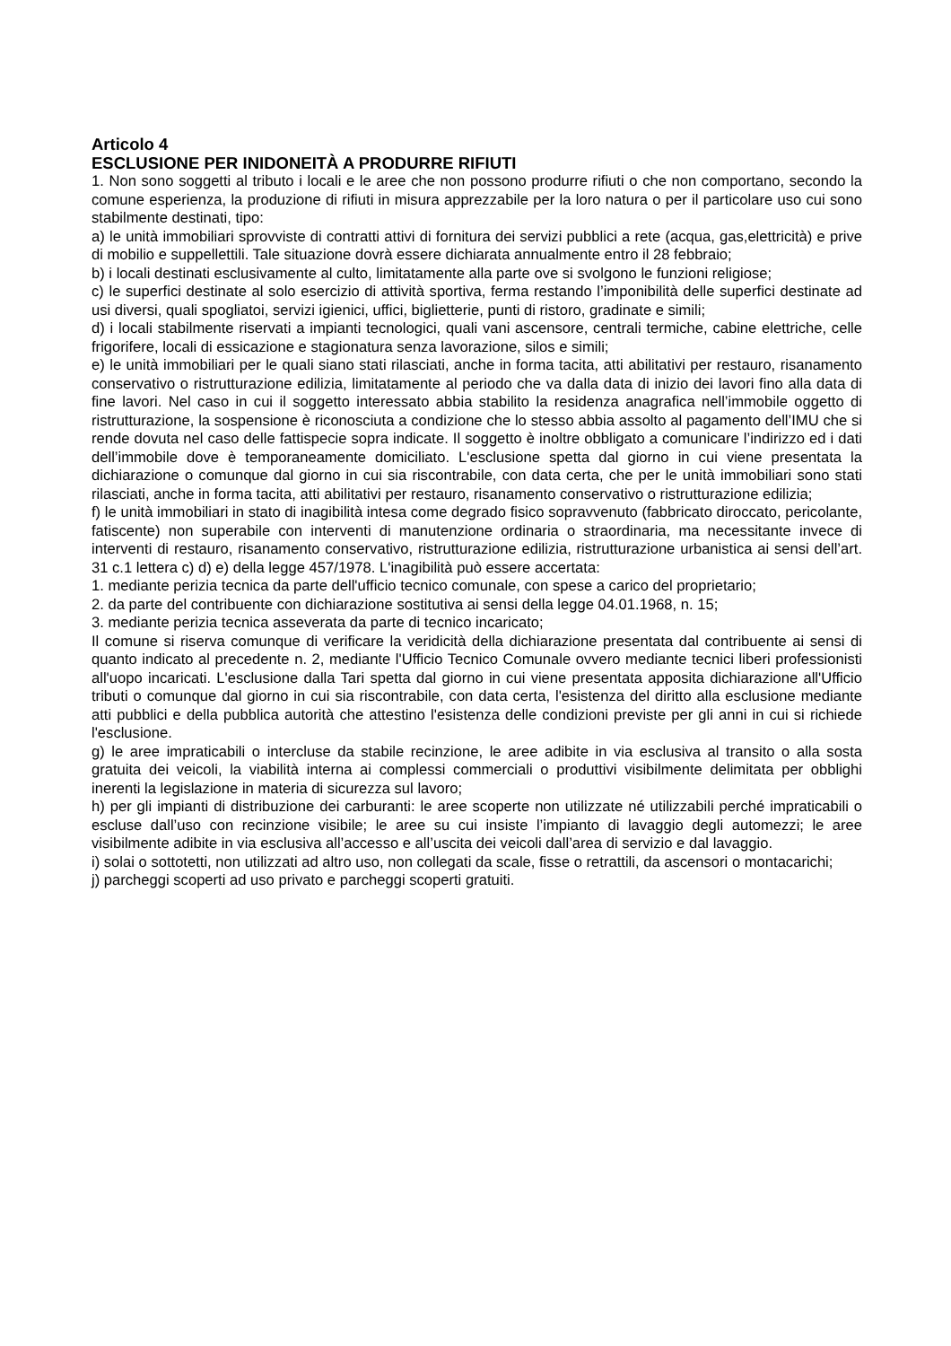Articolo 4
ESCLUSIONE PER INIDONEITÀ A PRODURRE RIFIUTI
1. Non sono soggetti al tributo i locali e le aree che non possono produrre rifiuti o che non comportano, secondo la comune esperienza, la produzione di rifiuti in misura apprezzabile per la loro natura o per il particolare uso cui sono stabilmente destinati, tipo:
a) le unità immobiliari sprovviste di contratti attivi di fornitura dei servizi pubblici a rete (acqua, gas,elettricità) e prive di mobilio e suppellettili. Tale situazione dovrà essere dichiarata annualmente entro il 28 febbraio;
b) i locali destinati esclusivamente al culto, limitatamente alla parte ove si svolgono le funzioni religiose;
c) le superfici destinate al solo esercizio di attività sportiva, ferma restando l’imponibilità delle superfici destinate ad usi diversi, quali spogliatoi, servizi igienici, uffici, biglietterie, punti di ristoro, gradinate e simili;
d) i locali stabilmente riservati a impianti tecnologici, quali vani ascensore, centrali termiche, cabine elettriche, celle frigorifere, locali di essicazione e stagionatura senza lavorazione, silos e simili;
e) le unità immobiliari per le quali siano stati rilasciati, anche in forma tacita, atti abilitativi per restauro, risanamento conservativo o ristrutturazione edilizia, limitatamente al periodo che va dalla data di inizio dei lavori fino alla data di fine lavori. Nel caso in cui il soggetto interessato abbia stabilito la residenza anagrafica nell’immobile oggetto di ristrutturazione, la sospensione è riconosciuta a condizione che lo stesso abbia assolto al pagamento dell’IMU che si rende dovuta nel caso delle fattispecie sopra indicate. Il soggetto è inoltre obbligato a comunicare l’indirizzo ed i dati dell’immobile dove è temporaneamente domiciliato. L'esclusione spetta dal giorno in cui viene presentata la dichiarazione o comunque dal giorno in cui sia riscontrabile, con data certa, che per le unità immobiliari sono stati rilasciati, anche in forma tacita, atti abilitativi per restauro, risanamento conservativo o ristrutturazione edilizia;
f) le unità immobiliari in stato di inagibilità intesa come degrado fisico sopravvenuto (fabbricato diroccato, pericolante, fatiscente) non superabile con interventi di manutenzione ordinaria o straordinaria, ma necessitante invece di interventi di restauro, risanamento conservativo, ristrutturazione edilizia, ristrutturazione urbanistica ai sensi dell’art. 31 c.1 lettera c) d) e) della legge 457/1978. L'inagibilità può essere accertata:
1. mediante perizia tecnica da parte dell'ufficio tecnico comunale, con spese a carico del proprietario;
2. da parte del contribuente con dichiarazione sostitutiva ai sensi della legge 04.01.1968, n. 15;
3. mediante perizia tecnica asseverata da parte di tecnico incaricato;
Il comune si riserva comunque di verificare la veridicità della dichiarazione presentata dal contribuente ai sensi di quanto indicato al precedente n. 2, mediante l'Ufficio Tecnico Comunale ovvero mediante tecnici liberi professionisti all'uopo incaricati. L'esclusione dalla Tari spetta dal giorno in cui viene presentata apposita dichiarazione all'Ufficio tributi o comunque dal giorno in cui sia riscontrabile, con data certa, l'esistenza del diritto alla esclusione mediante atti pubblici e della pubblica autorità che attestino l'esistenza delle condizioni previste per gli anni in cui si richiede l'esclusione.
g) le aree impraticabili o intercluse da stabile recinzione, le aree adibite in via esclusiva al transito o alla sosta gratuita dei veicoli, la viabilità interna ai complessi commerciali o produttivi visibilmente delimitata per obblighi inerenti la legislazione in materia di sicurezza sul lavoro;
h) per gli impianti di distribuzione dei carburanti: le aree scoperte non utilizzate né utilizzabili perché impraticabili o escluse dall’uso con recinzione visibile; le aree su cui insiste l’impianto di lavaggio degli automezzi; le aree visibilmente adibite in via esclusiva all’accesso e all’uscita dei veicoli dall’area di servizio e dal lavaggio.
i) solai o sottotetti, non utilizzati ad altro uso, non collegati da scale, fisse o retrattili, da ascensori o montacarichi;
j) parcheggi scoperti ad uso privato e parcheggi scoperti gratuiti.